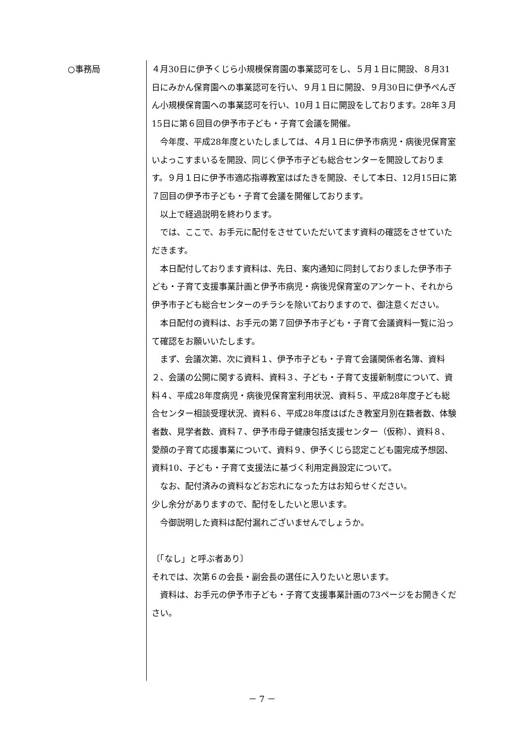○事務局
４月30日に伊予くじら小規模保育園の事業認可をし、５月１日に開設、８月31日にみかん保育園への事業認可を行い、９月１日に開設、９月30日に伊予ぺんぎん小規模保育園への事業認可を行い、10月１日に開設をしております。28年３月15日に第６回目の伊予市子ども・子育て会議を開催。
　今年度、平成28年度といたしましては、４月１日に伊予市病児・病後児保育室いよっこすまいるを開設、同じく伊予市子ども総合センターを開設しております。９月１日に伊予市適応指導教室はばたきを開設、そして本日、12月15日に第７回目の伊予市子ども・子育て会議を開催しております。
　以上で経過説明を終わります。
　では、ここで、お手元に配付をさせていただいてます資料の確認をさせていただきます。
　本日配付しております資料は、先日、案内通知に同封しておりました伊予市子ども・子育て支援事業計画と伊予市病児・病後児保育室のアンケート、それから伊予市子ども総合センターのチラシを除いておりますので、御注意ください。
　本日配付の資料は、お手元の第７回伊予市子ども・子育て会議資料一覧に沿って確認をお願いいたします。
　まず、会議次第、次に資料１、伊予市子ども・子育て会議関係者名簿、資料２、会議の公開に関する資料、資料３、子ども・子育て支援新制度について、資料４、平成28年度病児・病後児保育室利用状況、資料５、平成28年度子ども総合センター相談受理状況、資料６、平成28年度はばたき教室月別在籍者数、体験者数、見学者数、資料７、伊予市母子健康包括支援センター（仮称）、資料８、愛顔の子育て応援事業について、資料９、伊予くじら認定こども園完成予想図、資料10、子ども・子育て支援法に基づく利用定員設定について。
　なお、配付済みの資料などお忘れになった方はお知らせください。
少し余分がありますので、配付をしたいと思います。
　今御説明した資料は配付漏れございませんでしょうか。
〔「なし」と呼ぶ者あり〕
それでは、次第６の会長・副会長の選任に入りたいと思います。
　資料は、お手元の伊予市子ども・子育て支援事業計画の73ページをお開きください。
－ 7 －